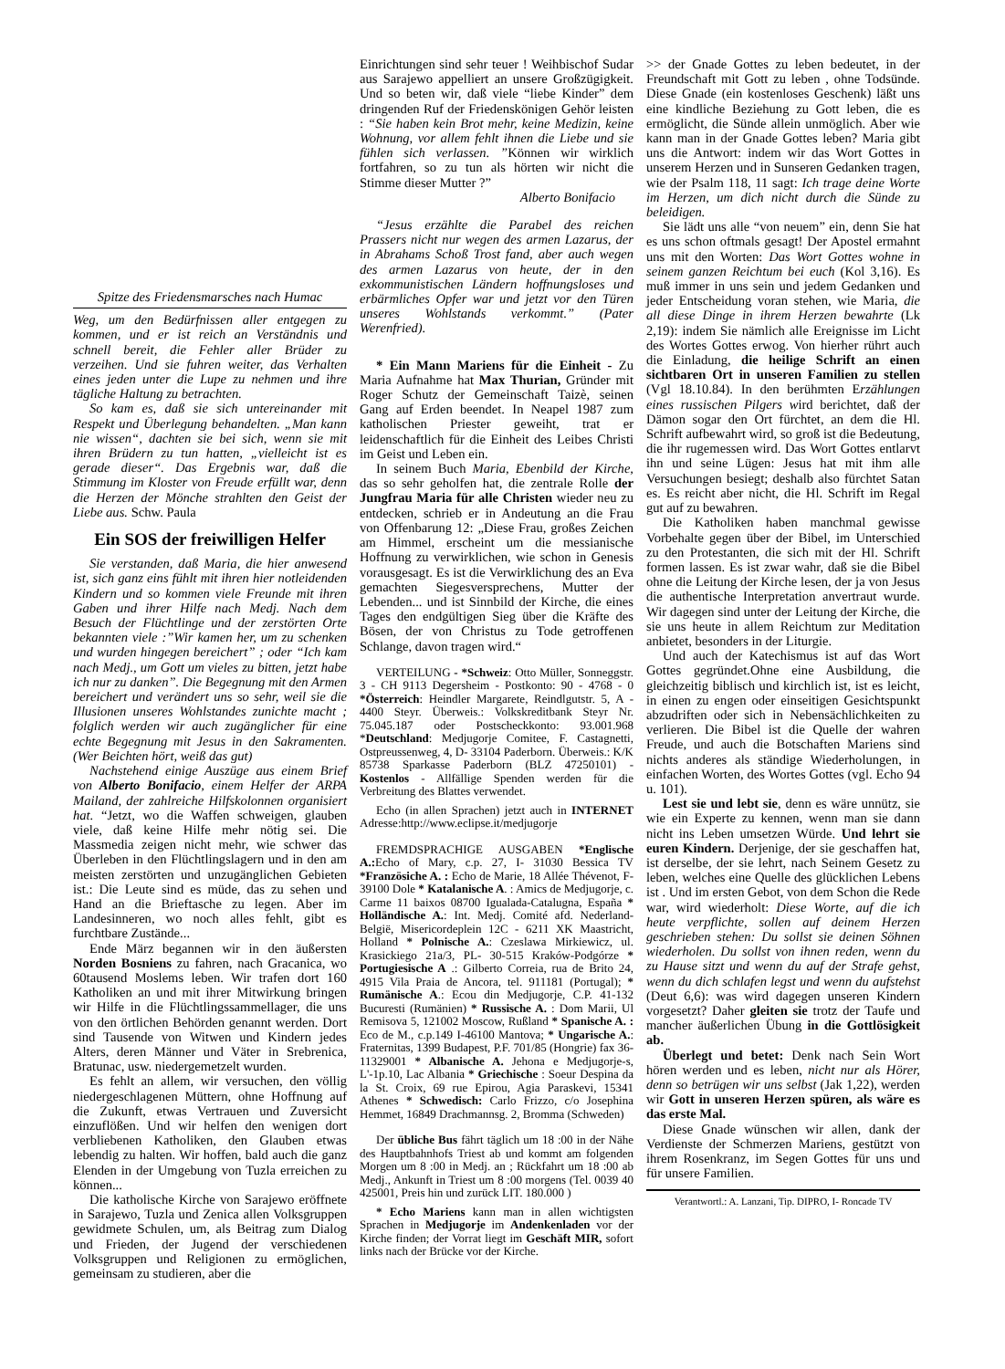Spitze des Friedensmarsches nach Humac
Weg, um den Bedürfnissen aller entgegen zu kommen, und er ist reich an Verständnis und schnell bereit, die Fehler aller Brüder zu verzeihen. Und sie fuhren weiter, das Verhalten eines jeden unter die Lupe zu nehmen und ihre tägliche Haltung zu betrachten.
So kam es, daß sie sich untereinander mit Respekt und Überlegung behandelten. „Man kann nie wissen“, dachten sie bei sich, wenn sie mit ihren Brüdern zu tun hatten, „vielleicht ist es gerade dieser“. Das Ergebnis war, daß die Stimmung im Kloster von Freude erfüllt war, denn die Herzen der Mönche strahlten den Geist der Liebe aus. Schw. Paula
Ein SOS der freiwilligen Helfer
Sie verstanden, daß Maria, die hier anwesend ist, sich ganz eins fühlt mit ihren hier notleidenden Kindern und so kommen viele Freunde mit ihren Gaben und ihrer Hilfe nach Medj. Nach dem Besuch der Flüchtlinge und der zerstörten Orte bekannten viele :”Wir kamen her, um zu schenken und wurden hingegen bereichert” ; oder “Ich kam nach Medj., um Gott um vieles zu bitten, jetzt habe ich nur zu danken”. Die Begegnung mit den Armen bereichert und verändert uns so sehr, weil sie die Illusionen unseres Wohlstandes zunichte macht ; folglich werden wir auch zugänglicher für eine echte Begegnung mit Jesus in den Sakramenten. (Wer Beichten hört, weiß das gut)
Nachstehend einige Auszüge aus einem Brief von Alberto Bonifacio, einem Helfer der ARPA Mailand, der zahlreiche Hilfskolonnen organisiert hat. “Jetzt, wo die Waffen schweigen, glauben viele, daß keine Hilfe mehr nötig sei. Die Massmedia zeigen nicht mehr, wie schwer das Überleben in den Flüchtlingslagern und in den am meisten zerstörten und unzugänglichen Gebieten ist.: Die Leute sind es müde, das zu sehen und Hand an die Brieftasche zu legen. Aber im Landesinneren, wo noch alles fehlt, gibt es furchtbare Zustände...
Ende März begannen wir in den äußersten Norden Bosniens zu fahren, nach Gracanica, wo 60tausend Moslems leben. Wir trafen dort 160 Katholiken an und mit ihrer Mitwirkung bringen wir Hilfe in die Flüchtlingssammellager, die uns von den örtlichen Behörden genannt werden. Dort sind Tausende von Witwen und Kindern jedes Alters, deren Männer und Väter in Srebrenica, Bratunac, usw. niedergemetzelt wurden.
Es fehlt an allem, wir versuchen, den völlig niedergeschlagenen Müttern, ohne Hoffnung auf die Zukunft, etwas Vertrauen und Zuversicht einzuflößen. Und wir helfen den wenigen dort verbliebenen Katholiken, den Glauben etwas lebendig zu halten. Wir hoffen, bald auch die ganz Elenden in der Umgebung von Tuzla erreichen zu können...
Die katholische Kirche von Sarajewo eröffnete in Sarajewo, Tuzla und Zenica allen Volksgruppen gewidmete Schulen, um, als Beitrag zum Dialog und Frieden, der Jugend der verschiedenen Volksgruppen und Religionen zu ermöglichen, gemeinsam zu studieren, aber die
Einrichtungen sind sehr teuer ! Weihbischof Sudar aus Sarajewo appelliert an unsere Großzügigkeit. Und so beten wir, daß viele “liebe Kinder” dem dringenden Ruf der Friedenskönigen Gehör leisten : “Sie haben kein Brot mehr, keine Medizin, keine Wohnung, vor allem fehlt ihnen die Liebe und sie fühlen sich verlassen. ”Können wir wirklich fortfahren, so zu tun als hörten wir nicht die Stimme dieser Mutter ?”
Alberto Bonifacio
“Jesus erzählte die Parabel des reichen Prassers nicht nur wegen des armen Lazarus, der in Abrahams Schoß Trost fand, aber auch wegen des armen Lazarus von heute, der in den exkommunistischen Ländern hoffnungsloses und erbärmliches Opfer war und jetzt vor den Türen unseres Wohlstands verkommt.” (Pater Werenfried).
* Ein Mann Mariens für die Einheit - Zu Maria Aufnahme hat Max Thurian, Gründer mit Roger Schutz der Gemeinschaft Taizè, seinen Gang auf Erden beendet. In Neapel 1987 zum katholischen Priester geweiht, trat er leidenschaftlich für die Einheit des Leibes Christi im Geist und Leben ein.
In seinem Buch Maria, Ebenbild der Kirche, das so sehr geholfen hat, die zentrale Rolle der Jungfrau Maria für alle Christen wieder neu zu entdecken, schrieb er in Andeutung an die Frau von Offenbarung 12: „Diese Frau, großes Zeichen am Himmel, erscheint um die messianische Hoffnung zu verwirklichen, wie schon in Genesis vorausgesagt. Es ist die Verwirklichung des an Eva gemachten Siegesversprechens, Mutter der Lebenden... und ist Sinnbild der Kirche, die eines Tages den endgültigen Sieg über die Kräfte des Bösen, der von Christus zu Tode getroffenen Schlange, davon tragen wird.“
VERTEILUNG - *Schweiz: Otto Müller, Sonneggstr. 3 - CH 9113 Degersheim - Postkonto: 90 - 4768 - 0 *Österreich: Heindler Margarete, Reindlgutstr. 5, A - 4400 Steyr. Überweis.: Volkskreditbank Steyr Nr. 75.045.187 oder Postscheckkonto: 93.001.968 *Deutschland: Medjugorje Comitee, F. Castagnetti, Ostpreussenweg, 4, D- 33104 Paderborn. Überweis.: K/K 85738 Sparkasse Paderborn (BLZ 47250101) - Kostenlos - Allfällige Spenden werden für die Verbreitung des Blattes verwendet.
Echo (in allen Sprachen) jetzt auch in INTERNET Adresse:http://www.eclipse.it/medjugorje
FREMDSPRACHIGE AUSGABEN *Englische A.: Echo of Mary, c.p. 27, I- 31030 Bessica TV *Französiche A. : Echo de Marie, 18 Allée Thévenot, F- 39100 Dole * Katalanische A. : Amics de Medjugorje, c. Carme 11 baixos 08700 Igualada-Catalugna, España * Holländische A.: Int. Medj. Comité afd. Nederland- België, Misericordeplein 12C - 6211 XK Maastricht, Holland * Polnische A.: Czeslawa Mirkiewicz, ul. Krasickiego 21a/3, PL- 30-515 Kraków-Podgórze * Portugiesische A .: Gilberto Correia, rua de Brito 24, 4915 Vila Praia de Ancora, tel. 911181 (Portugal); * Rumänische A.: Ecou din Medjugorje, C.P. 41-132 Bucuresti (Rumänien) * Russische A. : Dom Marii, Ul Remisova 5, 121002 Moscow, Rußland * Spanische A. : Eco de M., c.p.149 I-46100 Mantova; * Ungarische A.: Fraternitas, 1399 Budapest, P.F. 701/85 (Hongrie) fax 36-11329001 * Albanische A. Jehona e Medjugorje-s, L'-1p.10, Lac Albania * Griechische : Soeur Despina da la St. Croix, 69 rue Epirou, Agia Paraskevi, 15341 Athenes * Schwedisch: Carlo Frizzo, c/o Josephina Hemmet, 16849 Drachmannsg. 2, Bromma (Schweden)
Der übliche Bus fährt täglich um 18 :00 in der Nähe des Hauptbahnhofs Triest ab und kommt am folgenden Morgen um 8 :00 in Medj. an ; Rückfahrt um 18 :00 ab Medj., Ankunft in Triest um 8 :00 morgens (Tel. 0039 40 425001, Preis hin und zurück LIT. 180.000 )
* Echo Mariens kann man in allen wichtigsten Sprachen in Medjugorje im Andenkenladen vor der Kirche finden; der Vorrat liegt im Geschäft MIR, sofort links nach der Brücke vor der Kirche.
>> der Gnade Gottes zu leben bedeutet, in der Freundschaft mit Gott zu leben , ohne Todsünde. Diese Gnade (ein kostenloses Geschenk) läßt uns eine kindliche Beziehung zu Gott leben, die es ermöglicht, die Sünde allein unmöglich. Aber wie kann man in der Gnade Gottes leben? Maria gibt uns die Antwort: indem wir das Wort Gottes in unserem Herzen und in Sunseren Gedanken tragen, wie der Psalm 118, 11 sagt: Ich trage deine Worte im Herzen, um dich nicht durch die Sünde zu beleidigen.
Sie lädt uns alle “von neuem” ein, denn Sie hat es uns schon oftmals gesagt! Der Apostel ermahnt uns mit den Worten: Das Wort Gottes wohne in seinem ganzen Reichtum bei euch (Kol 3,16). Es muß immer in uns sein und jedem Gedanken und jeder Entscheidung voran stehen, wie Maria, die all diese Dinge in ihrem Herzen bewahrte (Lk 2,19): indem Sie nämlich alle Ereignisse im Licht des Wortes Gottes erwog. Von hierher rührt auch die Einladung, die heilige Schrift an einen sichtbaren Ort in unseren Familien zu stellen (Vgl 18.10.84). In den berühmten Erzählungen eines russischen Pilgers wird berichtet, daß der Dämon sogar den Ort fürchtet, an dem die Hl. Schrift aufbewahrt wird, so groß ist die Bedeutung, die ihr rugemessen wird. Das Wort Gottes entlarvt ihn und seine Lügen: Jesus hat mit ihm alle Versuchungen besiegt; deshalb also fürchtet Satan es. Es reicht aber nicht, die Hl. Schrift im Regal gut auf zu bewahren.
Die Katholiken haben manchmal gewisse Vorbehalte gegen über der Bibel, im Unterschied zu den Protestanten, die sich mit der Hl. Schrift formen lassen. Es ist zwar wahr, daß sie die Bibel ohne die Leitung der Kirche lesen, der ja von Jesus die authentische Interpretation anvertraut wurde. Wir dagegen sind unter der Leitung der Kirche, die sie uns heute in allem Reichtum zur Meditation anbietet, besonders in der Liturgie.
Und auch der Katechismus ist auf das Wort Gottes gegründet.Ohne eine Ausbildung, die gleichzeitig biblisch und kirchlich ist, ist es leicht, in einen zu engen oder einseitigen Gesichtspunkt abzudriften oder sich in Nebensächlichkeiten zu verlieren. Die Bibel ist die Quelle der wahren Freude, und auch die Botschaften Mariens sind nichts anderes als ständige Wiederholungen, in einfachen Worten, des Wortes Gottes (vgl. Echo 94 u. 101).
Lest sie und lebt sie, denn es wäre unnütz, sie wie ein Experte zu kennen, wenn man sie dann nicht ins Leben umsetzen Würde. Und lehrt sie euren Kindern. Derjenige, der sie geschaffen hat, ist derselbe, der sie lehrt, nach Seinem Gesetz zu leben, welches eine Quelle des glücklichen Lebens ist . Und im ersten Gebot, von dem Schon die Rede war, wird wiederholt: Diese Worte, auf die ich heute verpflichte, sollen auf deinem Herzen geschrieben stehen: Du sollst sie deinen Söhnen wiederholen. Du sollst von ihnen reden, wenn du zu Hause sitzt und wenn du auf der Strafe gehst, wenn du dich schlafen legst und wenn du aufstehst (Deut 6,6): was wird dagegen unseren Kindern vorgesetzt? Daher gleiten sie trotz der Taufe und mancher äußerlichen Übung in die Gottlösigkeit ab.
Überlegt und betet: Denk nach Sein Wort hören werden und es leben, nicht nur als Hörer, denn so betrügen wir uns selbst (Jak 1,22), werden wir Gott in unseren Herzen spüren, als wäre es das erste Mal.
Diese Gnade wünschen wir allen, dank der Verdienste der Schmerzen Mariens, gestützt von ihrem Rosenkranz, im Segen Gottes für uns und für unsere Familien.
Verantwortl.: A. Lanzani, Tip. DIPRO, I- Roncade TV